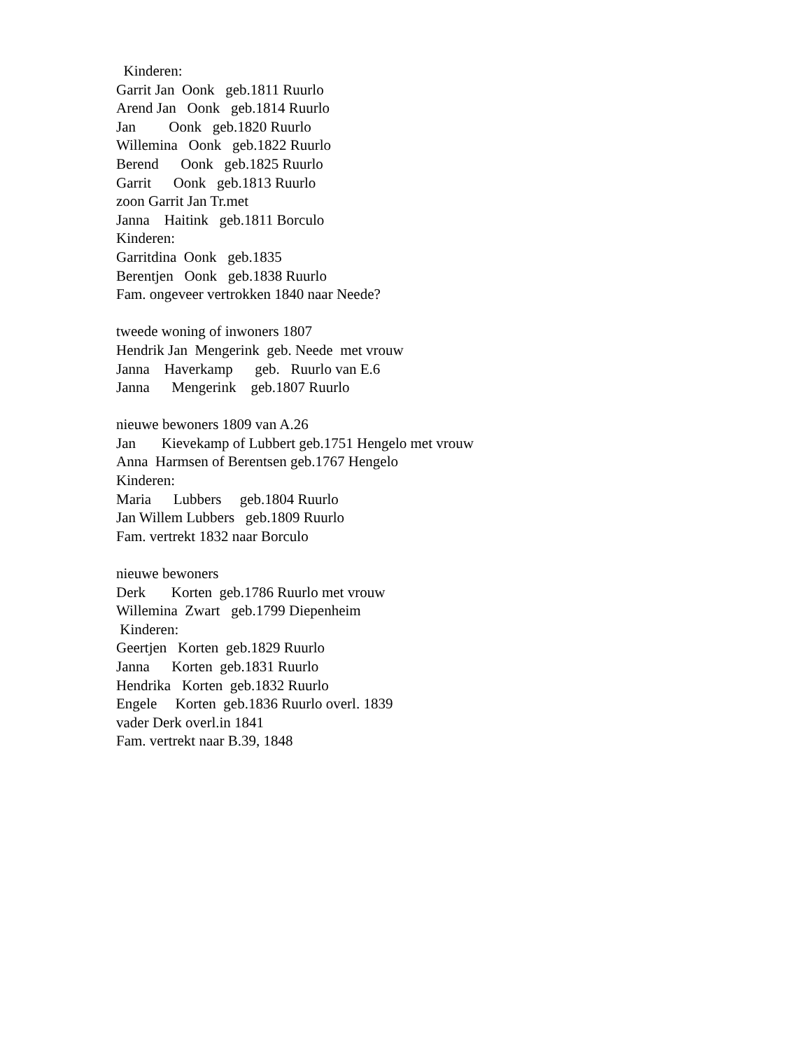Kinderen: Garrit Jan Oonk geb.1811 Ruurlo Arend Jan Oonk geb.1814 Ruurlo Jan Oonk geb.1820 Ruurlo Willemina Oonk geb.1822 Ruurlo Berend Oonk geb.1825 Ruurlo Garrit Oonk geb.1813 Ruurlo zoon Garrit Jan Tr.met Janna Haitink geb.1811 Borculo Kinderen: Garritdina Oonk geb.1835 Berentjen Oonk geb.1838 Ruurlo Fam. ongeveer vertrokken 1840 naar Neede? tweede woning of inwoners 1807 Hendrik Jan Mengerink geb. Neede met vrouw Janna Haverkamp geb. Ruurlo van E.6 Janna Mengerink geb.1807 Ruurlo nieuwe bewoners 1809 van A.26 Jan Kievekamp of Lubbert geb.1751 Hengelo met vrouw Anna Harmsen of Berentsen geb.1767 Hengelo Kinderen: Maria Lubbers geb.1804 Ruurlo Jan Willem Lubbers geb.1809 Ruurlo Fam. vertrekt 1832 naar Borculo nieuwe bewoners Derk Korten geb.1786 Ruurlo met vrouw Willemina Zwart geb.1799 Diepenheim Kinderen: Geertjen Korten geb.1829 Ruurlo Janna Korten geb.1831 Ruurlo Hendrika Korten geb.1832 Ruurlo Engele Korten geb.1836 Ruurlo overl. 1839 vader Derk overl.in 1841 Fam. vertrekt naar B.39, 1848